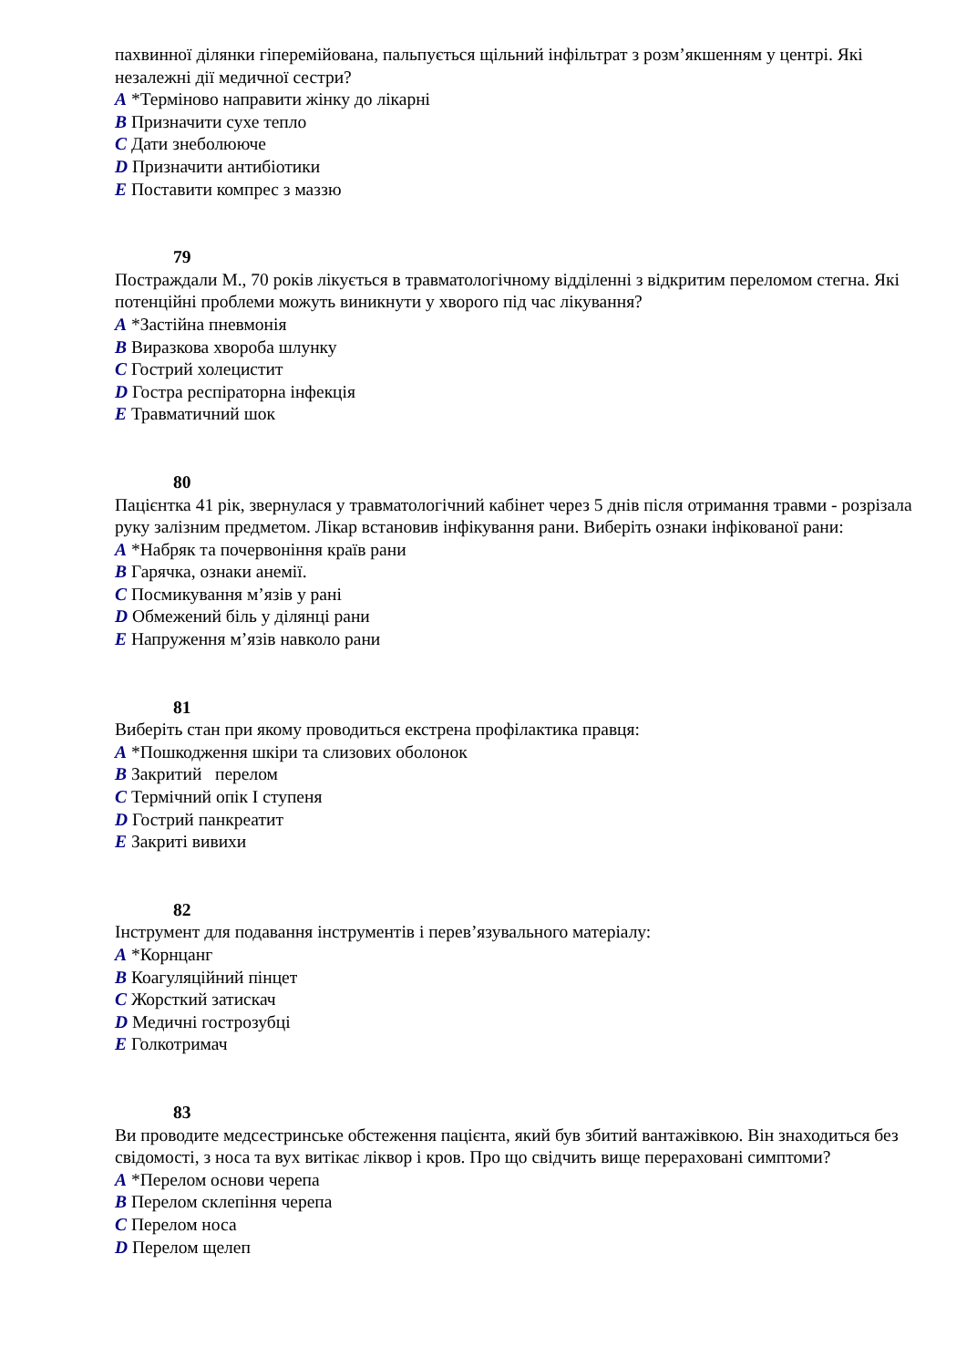пахвинної ділянки гіперемійована, пальпується щільний інфільтрат з розм’якшенням у центрі. Які незалежні дії медичної сестри?
A *Терміново направити жінку до лікарні
B Призначити сухе тепло
C Дати знеболююче
D Призначити антибіотики
E Поставити компрес з маззю
79
Постраждали М., 70 років лікується в травматологічному відділенні з відкритим переломом стегна. Які потенційні проблеми можуть виникнути у хворого під час лікування?
A *Застійна пневмонія
B Виразкова хвороба шлунку
C Гострий холецистит
D Гостра респіраторна інфекція
E Травматичний шок
80
Пацієнтка 41 рік, звернулася у травматологічний кабінет через 5 днів після отримання травми - розрізала руку залізним предметом. Лікар встановив інфікування рани. Виберіть ознаки інфікованої рани:
A *Набряк та почервоніння країв рани
B Гарячка, ознаки анемії.
C Посмикування м’язів у рані
D Обмежений біль у ділянці рани
E Напруження м’язів навколо рани
81
Виберіть стан при якому проводиться екстрена профілактика правця:
A *Пошкодження шкіри та слизових оболонок
B Закритий перелом
C Термічний опік І ступеня
D Гострий панкреатит
E Закриті вивихи
82
Інструмент для подавання інструментів і перев’язувального матеріалу:
A *Корнцанг
B Коагуляційний пінцет
C Жорсткий затискач
D Медичні гострозубці
E Голкотримач
83
Ви проводите медсестринське обстеження пацієнта, який був збитий вантажівкою. Він знаходиться без свідомості, з носа та вух витікає ліквор і кров. Про що свідчить вище перераховані симптоми?
A *Перелом основи черепа
B Перелом склепіння черепа
C Перелом носа
D Перелом щелеп